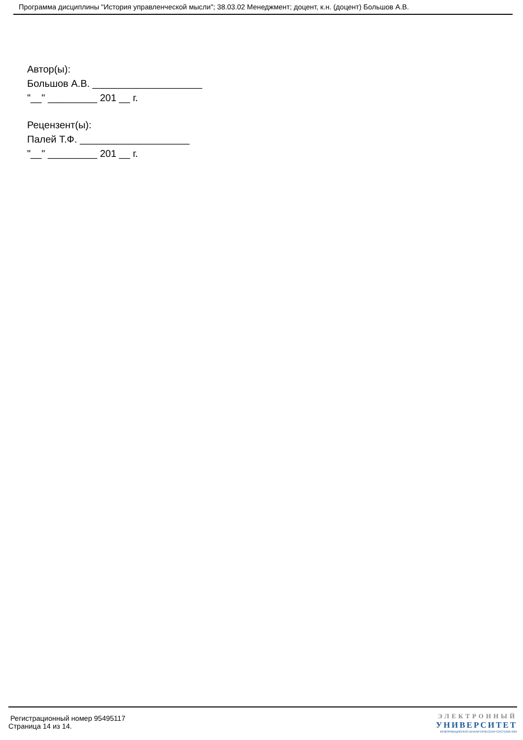Программа дисциплины "История управленческой мысли"; 38.03.02 Менеджмент; доцент, к.н. (доцент) Большов А.В.
Автор(ы):
Большов А.В. ____________________
"__" _________ 201 __ г.
Рецензент(ы):
Палей Т.Ф. ____________________
"__" _________ 201 __ г.
Регистрационный номер 95495117
Страница 14 из 14.
ЭЛЕКТРОННЫЙ
УНИВЕРСИТЕТ
ИНФОРМАЦИОННО-АНАЛИТИЧЕСКАЯ СИСТЕМА КФУ